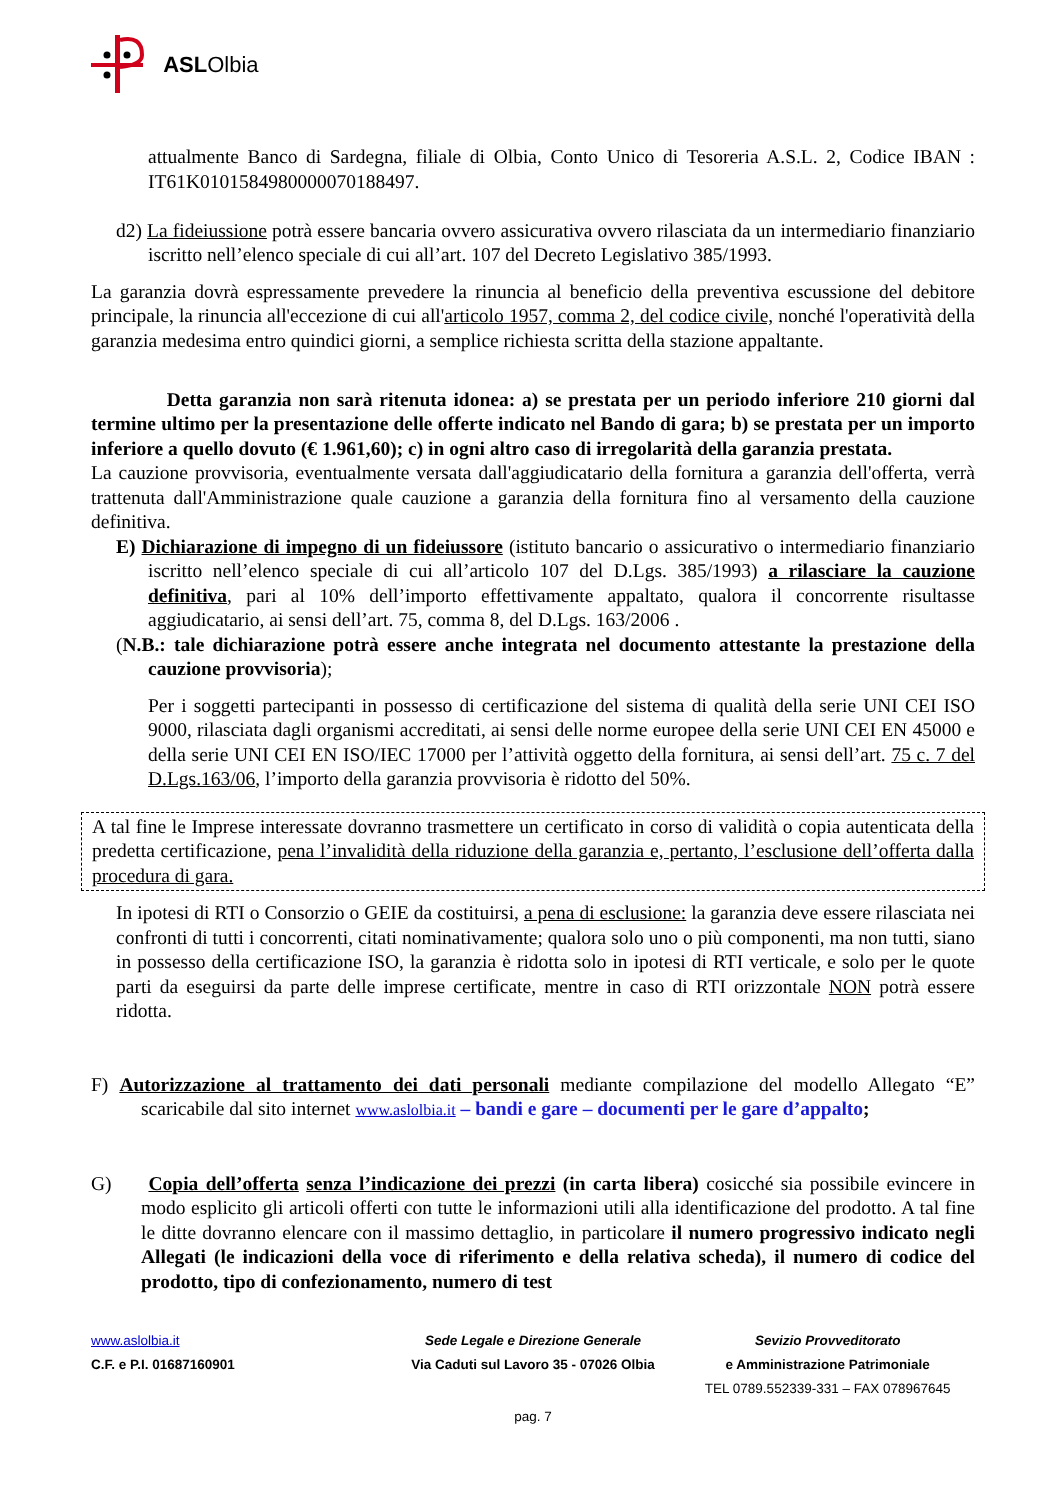ASL Olbia
attualmente Banco di Sardegna, filiale di Olbia, Conto Unico di Tesoreria A.S.L. 2, Codice IBAN : IT61K0101584980000070188497.
d2) La fideiussione potrà essere bancaria ovvero assicurativa ovvero rilasciata da un intermediario finanziario iscritto nell’elenco speciale di cui all’art. 107 del Decreto Legislativo 385/1993.
La garanzia dovrà espressamente prevedere la rinuncia al beneficio della preventiva escussione del debitore principale, la rinuncia all'eccezione di cui all'articolo 1957, comma 2, del codice civile, nonché l'operatività della garanzia medesima entro quindici giorni, a semplice richiesta scritta della stazione appaltante.
Detta garanzia non sarà ritenuta idonea: a) se prestata per un periodo inferiore 210 giorni dal termine ultimo per la presentazione delle offerte indicato nel Bando di gara; b) se prestata per un importo inferiore a quello dovuto (€ 1.961,60); c) in ogni altro caso di irregolarità della garanzia prestata.
La cauzione provvisoria, eventualmente versata dall'aggiudicatario della fornitura a garanzia dell'offerta, verrà trattenuta dall'Amministrazione quale cauzione a garanzia della fornitura fino al versamento della cauzione definitiva.
E) Dichiarazione di impegno di un fideiussore (istituto bancario o assicurativo o intermediario finanziario iscritto nell’elenco speciale di cui all’articolo 107 del D.Lgs. 385/1993) a rilasciare la cauzione definitiva, pari al 10% dell’importo effettivamente appaltato, qualora il concorrente risultasse aggiudicatario, ai sensi dell’art. 75, comma 8, del D.Lgs. 163/2006 .
(N.B.: tale dichiarazione potrà essere anche integrata nel documento attestante la prestazione della cauzione provvisoria);
Per i soggetti partecipanti in possesso di certificazione del sistema di qualità della serie UNI CEI ISO 9000, rilasciata dagli organismi accreditati, ai sensi delle norme europee della serie UNI CEI EN 45000 e della serie UNI CEI EN ISO/IEC 17000 per l’attività oggetto della fornitura, ai sensi dell’art. 75 c. 7 del D.Lgs.163/06, l’importo della garanzia provvisoria è ridotto del 50%.
A tal fine le Imprese interessate dovranno trasmettere un certificato in corso di validità o copia autenticata della predetta certificazione, pena l’invalidità della riduzione della garanzia e, pertanto, l’esclusione dell’offerta dalla procedura di gara.
In ipotesi di RTI o Consorzio o GEIE da costituirsi, a pena di esclusione: la garanzia deve essere rilasciata nei confronti di tutti i concorrenti, citati nominativamente; qualora solo uno o più componenti, ma non tutti, siano in possesso della certificazione ISO, la garanzia è ridotta solo in ipotesi di RTI verticale, e solo per le quote parti da eseguirsi da parte delle imprese certificate, mentre in caso di RTI orizzontale NON potrà essere ridotta.
F) Autorizzazione al trattamento dei dati personali mediante compilazione del modello Allegato “E” scaricabile dal sito internet www.aslolbia.it – bandi e gare – documenti per le gare d’appalto;
G) Copia dell’offerta senza l’indicazione dei prezzi (in carta libera) cosicché sia possibile evincere in modo esplicito gli articoli offerti con tutte le informazioni utili alla identificazione del prodotto. A tal fine le ditte dovranno elencare con il massimo dettaglio, in particolare il numero progressivo indicato negli Allegati (le indicazioni della voce di riferimento e della relativa scheda), il numero di codice del prodotto, tipo di confezionamento, numero di test
www.aslolbia.it
C.F. e P.I. 01687160901
Sede Legale e Direzione Generale
Via Caduti sul Lavoro 35 - 07026 Olbia
Sevizio Provveditorato
e Amministrazione Patrimoniale
TEL 0789.552339-331 – FAX 078967645
pag. 7